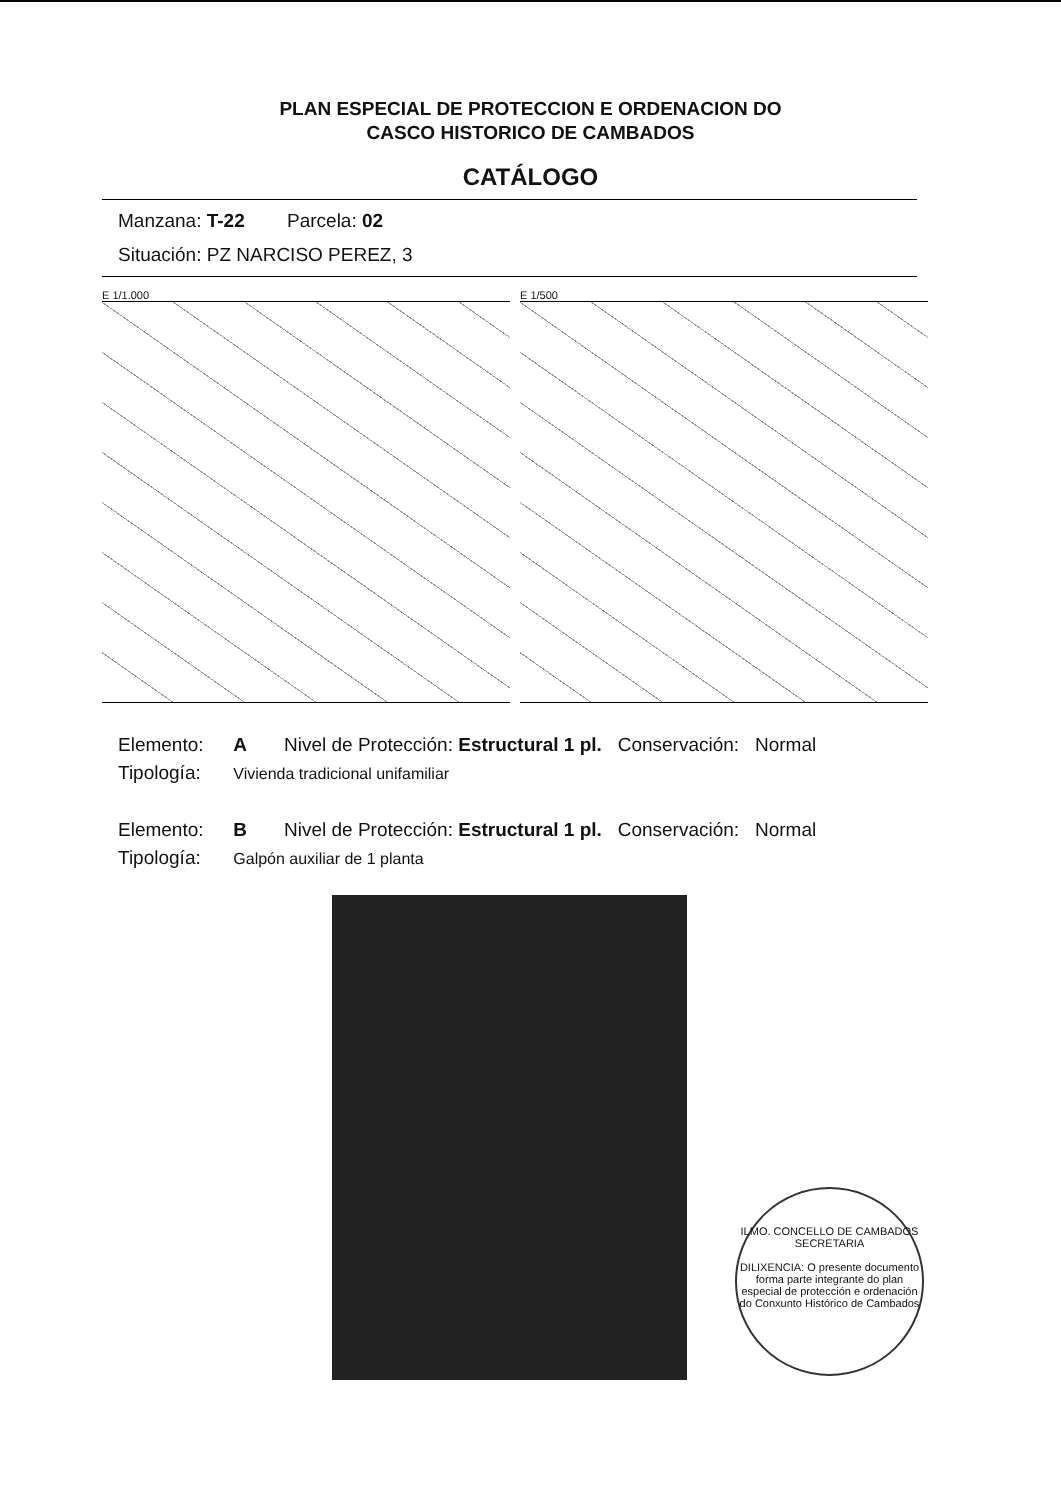PLAN ESPECIAL DE PROTECCION E ORDENACION DO
CASCO HISTORICO DE CAMBADOS
CATÁLOGO
Manzana: T-22 Parcela: 02
Situación: PZ NARCISO PEREZ, 3
E 1/1.000 E 1/500
Elemento: A Nivel de Protección: Estructural 1 pl. Conservación: Normal
Tipología: Vivienda tradicional unifamiliar
Elemento: B Nivel de Protección: Estructural 1 pl. Conservación: Normal
Tipología: Galpón auxiliar de 1 planta
ILMO. CONCELLO DE CAMBADOS
SECRETARIA
DILIXENCIA: O presente documento forma parte integrante do plan especial de protección e ordenación do Conxunto Histórico de Cambados